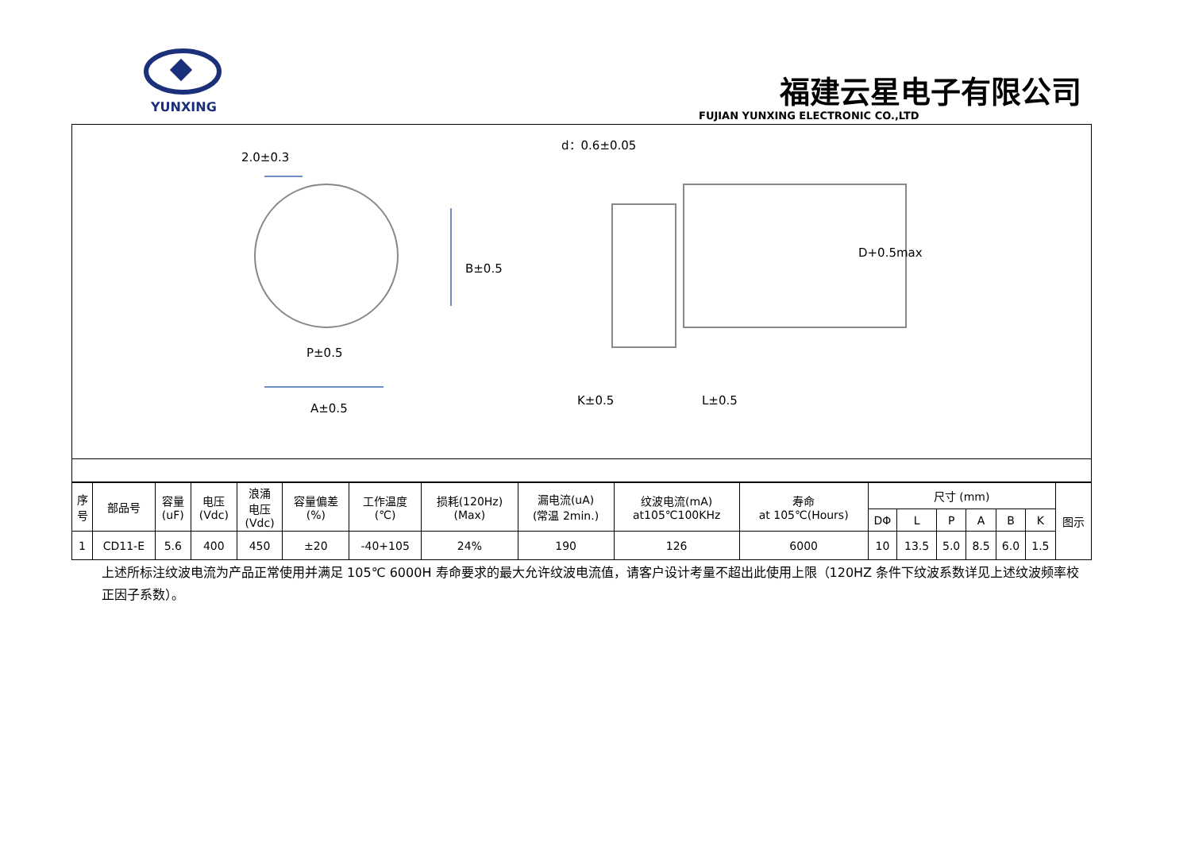YUNXING
福建云星电子有限公司
FUJIAN YUNXING ELECTRONIC CO.,LTD
2.0±0.3
d：0.6±0.05
B±0.5
D+0.5max
P±0.5
K±0.5 L±0.5
A±0.5
| 序 号 | 部品号 | 容量 (uF) | 电压 (Vdc) | 浪涌 电压 (Vdc) | 容量偏差 (%) | 工作温度 (℃) | 损耗(120Hz) (Max) | 漏电流(uA) (常温 2min.) | 纹波电流(mA) at105℃100KHz | 寿命 at 105℃(Hours) | 尺寸 (mm) | | | | | | 图示 |
| --- | --- | --- | --- | --- | --- | --- | --- | --- | --- | --- | --- | --- | --- | --- | --- | --- | --- |
| | | | | | | | | | | | DΦ | L | P | A | B | K | |
| 1 | CD11-E | 5.6 | 400 | 450 | ±20 | -40+105 | 24% | 190 | 126 | 6000 | 10 | 13.5 | 5.0 | 8.5 | 6.0 | 1.5 | |
上述所标注纹波电流为产品正常使用并满足 105℃ 6000H 寿命要求的最大允许纹波电流值，请客户设计考量不超出此使用上限（120HZ 条件下纹波系数详见上述纹波频率校正因子系数）。